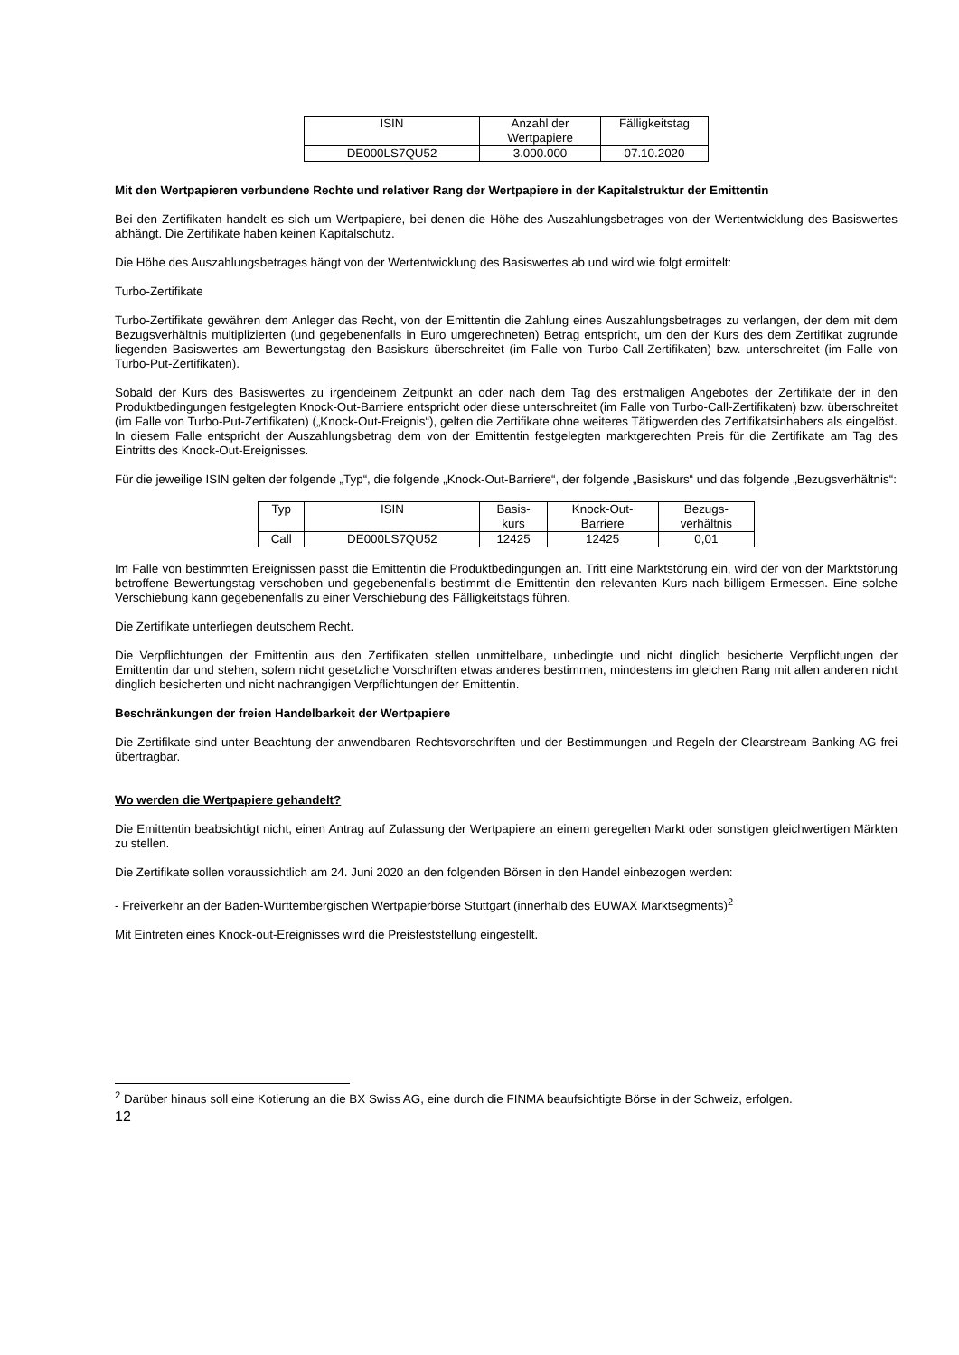| ISIN | Anzahl der Wertpapiere | Fälligkeitstag |
| --- | --- | --- |
| DE000LS7QU52 | 3.000.000 | 07.10.2020 |
Mit den Wertpapieren verbundene Rechte und relativer Rang der Wertpapiere in der Kapitalstruktur der Emittentin
Bei den Zertifikaten handelt es sich um Wertpapiere, bei denen die Höhe des Auszahlungsbetrages von der Wertentwicklung des Basiswertes abhängt. Die Zertifikate haben keinen Kapitalschutz.
Die Höhe des Auszahlungsbetrages hängt von der Wertentwicklung des Basiswertes ab und wird wie folgt ermittelt:
Turbo-Zertifikate
Turbo-Zertifikate gewähren dem Anleger das Recht, von der Emittentin die Zahlung eines Auszahlungsbetrages zu verlangen, der dem mit dem Bezugsverhältnis multiplizierten (und gegebenenfalls in Euro umgerechneten) Betrag entspricht, um den der Kurs des dem Zertifikat zugrunde liegenden Basiswertes am Bewertungstag den Basiskurs überschreitet (im Falle von Turbo-Call-Zertifikaten) bzw. unterschreitet (im Falle von Turbo-Put-Zertifikaten).
Sobald der Kurs des Basiswertes zu irgendeinem Zeitpunkt an oder nach dem Tag des erstmaligen Angebotes der Zertifikate der in den Produktbedingungen festgelegten Knock-Out-Barriere entspricht oder diese unterschreitet (im Falle von Turbo-Call-Zertifikaten) bzw. überschreitet (im Falle von Turbo-Put-Zertifikaten) („Knock-Out-Ereignis“), gelten die Zertifikate ohne weiteres Tätigwerden des Zertifikatsinhabers als eingelöst. In diesem Falle entspricht der Auszahlungsbetrag dem von der Emittentin festgelegten marktgerechten Preis für die Zertifikate am Tag des Eintritts des Knock-Out-Ereignisses.
Für die jeweilige ISIN gelten der folgende „Typ“, die folgende „Knock-Out-Barriere“, der folgende „Basiskurs“ und das folgende „Bezugsverhältnis“:
| Typ | ISIN | Basis- kurs | Knock-Out- Barriere | Bezugs- verhältnis |
| --- | --- | --- | --- | --- |
| Call | DE000LS7QU52 | 12425 | 12425 | 0,01 |
Im Falle von bestimmten Ereignissen passt die Emittentin die Produktbedingungen an. Tritt eine Marktstörung ein, wird der von der Marktstörung betroffene Bewertungstag verschoben und gegebenenfalls bestimmt die Emittentin den relevanten Kurs nach billigem Ermessen. Eine solche Verschiebung kann gegebenenfalls zu einer Verschiebung des Fälligkeitstags führen.
Die Zertifikate unterliegen deutschem Recht.
Die Verpflichtungen der Emittentin aus den Zertifikaten stellen unmittelbare, unbedingte und nicht dinglich besicherte Verpflichtungen der Emittentin dar und stehen, sofern nicht gesetzliche Vorschriften etwas anderes bestimmen, mindestens im gleichen Rang mit allen anderen nicht dinglich besicherten und nicht nachrangigen Verpflichtungen der Emittentin.
Beschränkungen der freien Handelbarkeit der Wertpapiere
Die Zertifikate sind unter Beachtung der anwendbaren Rechtsvorschriften und der Bestimmungen und Regeln der Clearstream Banking AG frei übertragbar.
Wo werden die Wertpapiere gehandelt?
Die Emittentin beabsichtigt nicht, einen Antrag auf Zulassung der Wertpapiere an einem geregelten Markt oder sonstigen gleichwertigen Märkten zu stellen.
Die Zertifikate sollen voraussichtlich am 24. Juni 2020 an den folgenden Börsen in den Handel einbezogen werden:
- Freiverkehr an der Baden-Württembergischen Wertpapierbörse Stuttgart (innerhalb des EUWAX Marktsegments)<sup>2</sup>
Mit Eintreten eines Knock-out-Ereignisses wird die Preisfeststellung eingestellt.
<sup>2</sup> Darüber hinaus soll eine Kotierung an die BX Swiss AG, eine durch die FINMA beaufsichtigte Börse in der Schweiz, erfolgen.
12